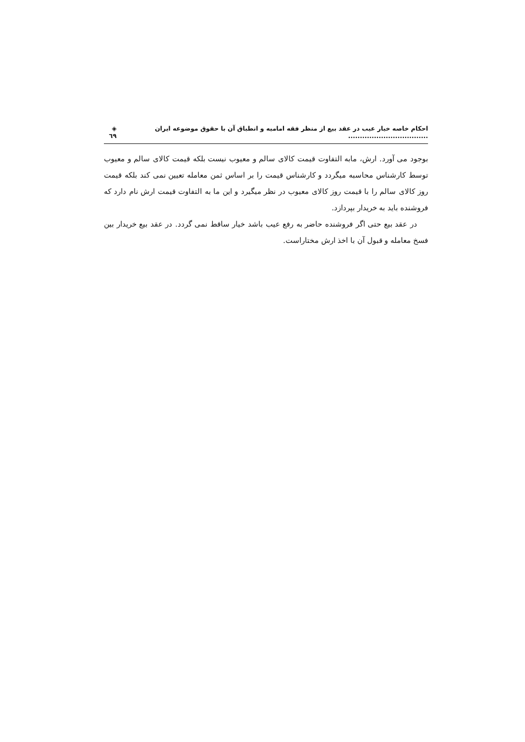احکام خاصه خیار عیب در عقد بیع از منظر فقه امامیه و انطباق آن با حقوق موضوعه ایران .................................. ◈ ٦٩
بوجود می آورد. ارش، مابه التفاوت قیمت کالای سالم و معیوب نیست بلکه قیمت کالای سالم و معیوب توسط کارشناس محاسبه میگردد و کارشناس قیمت را بر اساس ثمن معامله تعیین نمی کند بلکه قیمت روز کالای سالم را با قیمت روز کالای معیوب در نظر میگیرد و این ما به التفاوت قیمت ارش نام دارد که فروشنده باید به خریدار بپردازد.
در عقد بیع حتی اگر فروشنده حاضر به رفع عیب باشد خیار ساقط نمی گردد. در عقد بیع خریدار بین فسخ معامله و قبول آن با اخذ ارش مختاراست.